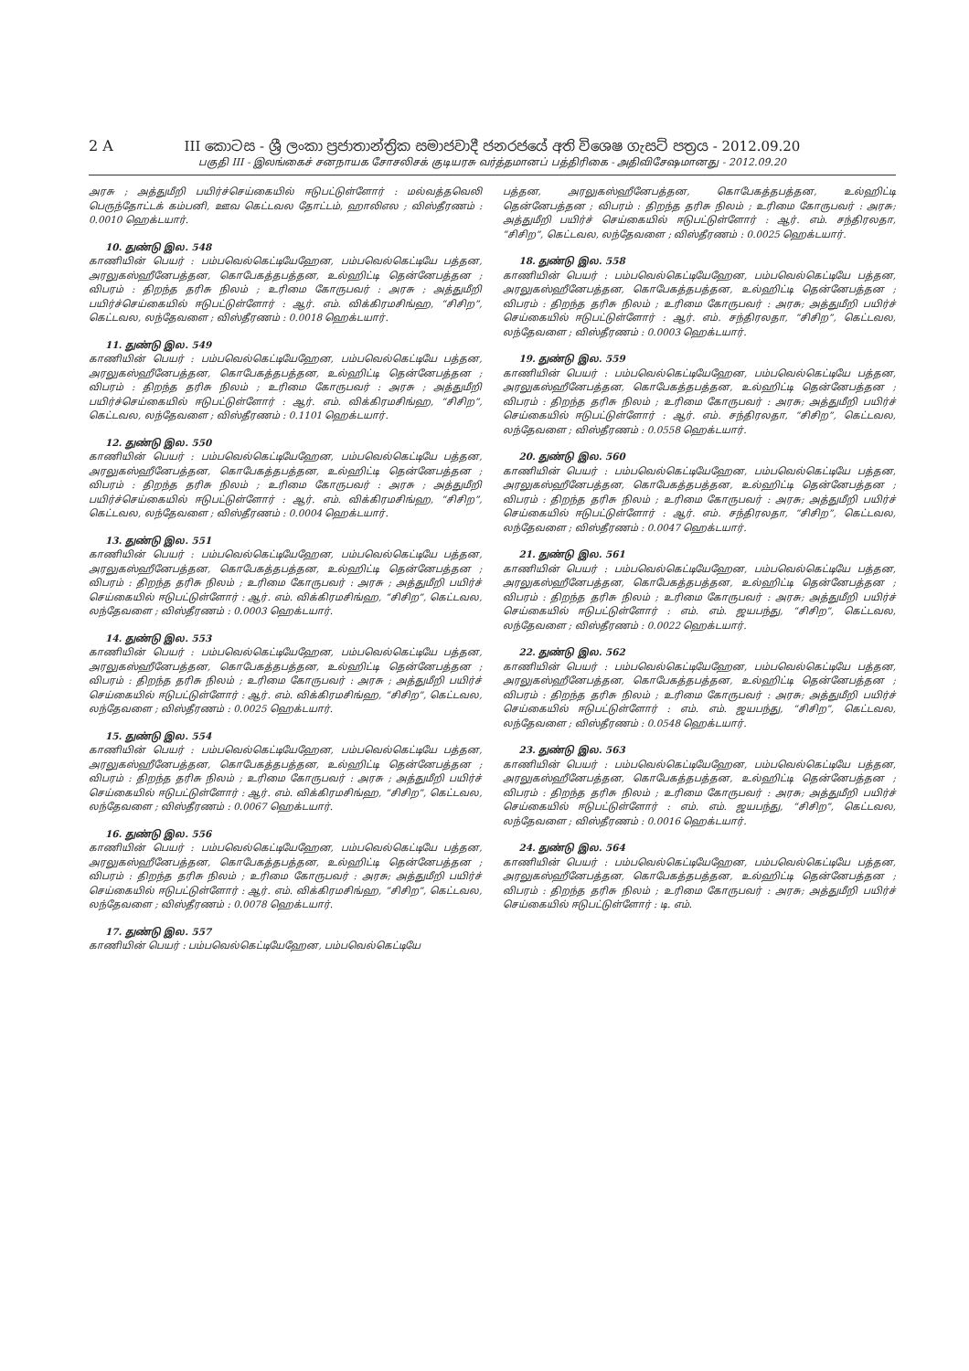2 A III කොටස - ශ්‍රී ලංකා ප්‍රජාතාන්ත්‍රික සමාජවාදී ජනරජයේ අති විශෙෂ ගැසට් පත්‍රය - 2012.09.20
பகுதி III - இலங்கைச் சனநாயக சோசலிசக் குடியரசு வர்த்தமானப் பத்திரிகை - அதிவிசேஷமானது - 2012.09.20
அரசு ; அத்துமீறி பயிர்ச்செய்கையில் ஈடுபட்டுள்ளோர் : மல்வத்தவெலி பெருந்தோட்டக் கம்பனி, ஊவ கெட்டவல தோட்டம், ஹாலிஎல ; விஸ்தீரணம் : 0.0010 ஹெக்டயார்.
10. துண்டு இல. 548
காணியின் பெயர் : பம்பவெல்கெட்டியேஹேன, பம்பவெல்கெட்டியே பத்தன, அரலுகஸ்ஹீனேபத்தன, கொபேகத்தபத்தன, உல்ஹிட்டி தென்னேபத்தன ; விபரம் : திறந்த தரிசு நிலம் ; உரிமை கோருபவர் : அரசு ; அத்துமீறி பயிர்ச்செய்கையில் ஈடுபட்டுள்ளோர் : ஆர். எம். விக்கிரமசிங்ஹ, “சிசிற”, கெட்டவல, லந்தேவளை ; விஸ்தீரணம் : 0.0018 ஹெக்டயார்.
11. துண்டு இல. 549
காணியின் பெயர் : பம்பவெல்கெட்டியேஹேன, பம்பவெல்கெட்டியே பத்தன, அரலுகஸ்ஹீனேபத்தன, கொபேகத்தபத்தன, உல்ஹிட்டி தென்னேபத்தன ; விபரம் : திறந்த தரிசு நிலம் ; உரிமை கோருபவர் : அரசு ; அத்துமீறி பயிர்ச்செய்கையில் ஈடுபட்டுள்ளோர் : ஆர். எம். விக்கிரமசிங்ஹ, “சிசிற”, கெட்டவல, லந்தேவளை ; விஸ்தீரணம் : 0.1101 ஹெக்டயார்.
12. துண்டு இல. 550
காணியின் பெயர் : பம்பவெல்கெட்டியேஹேன, பம்பவெல்கெட்டியே பத்தன, அரலுகஸ்ஹீனேபத்தன, கொபேகத்தபத்தன, உல்ஹிட்டி தென்னேபத்தன ; விபரம் : திறந்த தரிசு நிலம் ; உரிமை கோருபவர் : அரசு ; அத்துமீறி பயிர்ச்செய்கையில் ஈடுபட்டுள்ளோர் : ஆர். எம். விக்கிரமசிங்ஹ, “சிசிற”, கெட்டவல, லந்தேவளை ; விஸ்தீரணம் : 0.0004 ஹெக்டயார்.
13. துண்டு இல. 551
காணியின் பெயர் : பம்பவெல்கெட்டியேஹேன, பம்பவெல்கெட்டியே பத்தன, அரலுகஸ்ஹீனேபத்தன, கொபேகத்தபத்தன, உல்ஹிட்டி தென்னேபத்தன ; விபரம் : திறந்த தரிசு நிலம் ; உரிமை கோருபவர் : அரசு ; அத்துமீறி பயிர்ச் செய்கையில் ஈடுபட்டுள்ளோர் : ஆர். எம். விக்கிரமசிங்ஹ, “சிசிற”, கெட்டவல, லந்தேவளை ; விஸ்தீரணம் : 0.0003 ஹெக்டயார்.
14. துண்டு இல. 553
காணியின் பெயர் : பம்பவெல்கெட்டியேஹேன, பம்பவெல்கெட்டியே பத்தன, அரலுகஸ்ஹீனேபத்தன, கொபேகத்தபத்தன, உல்ஹிட்டி தென்னேபத்தன ; விபரம் : திறந்த தரிசு நிலம் ; உரிமை கோருபவர் : அரசு ; அத்துமீறி பயிர்ச் செய்கையில் ஈடுபட்டுள்ளோர் : ஆர். எம். விக்கிரமசிங்ஹ, “சிசிற”, கெட்டவல, லந்தேவளை ; விஸ்தீரணம் : 0.0025 ஹெக்டயார்.
15. துண்டு இல. 554
காணியின் பெயர் : பம்பவெல்கெட்டியேஹேன, பம்பவெல்கெட்டியே பத்தன, அரலுகஸ்ஹீனேபத்தன, கொபேகத்தபத்தன, உல்ஹிட்டி தென்னேபத்தன ; விபரம் : திறந்த தரிசு நிலம் ; உரிமை கோருபவர் : அரசு ; அத்துமீறி பயிர்ச் செய்கையில் ஈடுபட்டுள்ளோர் : ஆர். எம். விக்கிரமசிங்ஹ, “சிசிற”, கெட்டவல, லந்தேவளை ; விஸ்தீரணம் : 0.0067 ஹெக்டயார்.
16. துண்டு இல. 556
காணியின் பெயர் : பம்பவெல்கெட்டியேஹேன, பம்பவெல்கெட்டியே பத்தன, அரலுகஸ்ஹீனேபத்தன, கொபேகத்தபத்தன, உல்ஹிட்டி தென்னேபத்தன ; விபரம் : திறந்த தரிசு நிலம் ; உரிமை கோருபவர் : அரசு; அத்துமீறி பயிர்ச் செய்கையில் ஈடுபட்டுள்ளோர் : ஆர். எம். விக்கிரமசிங்ஹ, “சிசிற”, கெட்டவல, லந்தேவளை ; விஸ்தீரணம் : 0.0078 ஹெக்டயார்.
17. துண்டு இல. 557
காணியின் பெயர் : பம்பவெல்கெட்டியேஹேன, பம்பவெல்கெட்டியே
பத்தன, அரலுகஸ்ஹீனேபத்தன, கொபேகத்தபத்தன, உல்ஹிட்டி தென்னேபத்தன ; விபரம் : திறந்த தரிசு நிலம் ; உரிமை கோருபவர் : அரசு; அத்துமீறி பயிர்ச் செய்கையில் ஈடுபட்டுள்ளோர் : ஆர். எம். சந்திரலதா, “சிசிற”, கெட்டவல, லந்தேவளை ; விஸ்தீரணம் : 0.0025 ஹெக்டயார்.
18. துண்டு இல. 558
காணியின் பெயர் : பம்பவெல்கெட்டியேஹேன, பம்பவெல்கெட்டியே பத்தன, அரலுகஸ்ஹீனேபத்தன, கொபேகத்தபத்தன, உல்ஹிட்டி தென்னேபத்தன ; விபரம் : திறந்த தரிசு நிலம் ; உரிமை கோருபவர் : அரசு; அத்துமீறி பயிர்ச் செய்கையில் ஈடுபட்டுள்ளோர் : ஆர். எம். சந்திரலதா, “சிசிற”, கெட்டவல, லந்தேவளை ; விஸ்தீரணம் : 0.0003 ஹெக்டயார்.
19. துண்டு இல. 559
காணியின் பெயர் : பம்பவெல்கெட்டியேஹேன, பம்பவெல்கெட்டியே பத்தன, அரலுகஸ்ஹீனேபத்தன, கொபேகத்தபத்தன, உல்ஹிட்டி தென்னேபத்தன ; விபரம் : திறந்த தரிசு நிலம் ; உரிமை கோருபவர் : அரசு; அத்துமீறி பயிர்ச் செய்கையில் ஈடுபட்டுள்ளோர் : ஆர். எம். சந்திரலதா, “சிசிற”, கெட்டவல, லந்தேவளை ; விஸ்தீரணம் : 0.0558 ஹெக்டயார்.
20. துண்டு இல. 560
காணியின் பெயர் : பம்பவெல்கெட்டியேஹேன, பம்பவெல்கெட்டியே பத்தன, அரலுகஸ்ஹீனேபத்தன, கொபேகத்தபத்தன, உல்ஹிட்டி தென்னேபத்தன ; விபரம் : திறந்த தரிசு நிலம் ; உரிமை கோருபவர் : அரசு; அத்துமீறி பயிர்ச் செய்கையில் ஈடுபட்டுள்ளோர் : ஆர். எம். சந்திரலதா, “சிசிற”, கெட்டவல, லந்தேவளை ; விஸ்தீரணம் : 0.0047 ஹெக்டயார்.
21. துண்டு இல. 561
காணியின் பெயர் : பம்பவெல்கெட்டியேஹேன, பம்பவெல்கெட்டியே பத்தன, அரலுகஸ்ஹீனேபத்தன, கொபேகத்தபத்தன, உல்ஹிட்டி தென்னேபத்தன ; விபரம் : திறந்த தரிசு நிலம் ; உரிமை கோருபவர் : அரசு; அத்துமீறி பயிர்ச் செய்கையில் ஈடுபட்டுள்ளோர் : எம். எம். ஜயபந்து, “சிசிற”, கெட்டவல, லந்தேவளை ; விஸ்தீரணம் : 0.0022 ஹெக்டயார்.
22. துண்டு இல. 562
காணியின் பெயர் : பம்பவெல்கெட்டியேஹேன, பம்பவெல்கெட்டியே பத்தன, அரலுகஸ்ஹீனேபத்தன, கொபேகத்தபத்தன, உல்ஹிட்டி தென்னேபத்தன ; விபரம் : திறந்த தரிசு நிலம் ; உரிமை கோருபவர் : அரசு; அத்துமீறி பயிர்ச் செய்கையில் ஈடுபட்டுள்ளோர் : எம். எம். ஜயபந்து, “சிசிற”, கெட்டவல, லந்தேவளை ; விஸ்தீரணம் : 0.0548 ஹெக்டயார்.
23. துண்டு இல. 563
காணியின் பெயர் : பம்பவெல்கெட்டியேஹேன, பம்பவெல்கெட்டியே பத்தன, அரலுகஸ்ஹீனேபத்தன, கொபேகத்தபத்தன, உல்ஹிட்டி தென்னேபத்தன ; விபரம் : திறந்த தரிசு நிலம் ; உரிமை கோருபவர் : அரசு; அத்துமீறி பயிர்ச் செய்கையில் ஈடுபட்டுள்ளோர் : எம். எம். ஜயபந்து, “சிசிற”, கெட்டவல, லந்தேவளை ; விஸ்தீரணம் : 0.0016 ஹெக்டயார்.
24. துண்டு இல. 564
காணியின் பெயர் : பம்பவெல்கெட்டியேஹேன, பம்பவெல்கெட்டியே பத்தன, அரலுகஸ்ஹீனேபத்தன, கொபேகத்தபத்தன, உல்ஹிட்டி தென்னேபத்தன ; விபரம் : திறந்த தரிசு நிலம் ; உரிமை கோருபவர் : அரசு; அத்துமீறி பயிர்ச் செய்கையில் ஈடுபட்டுள்ளோர் : டி. எம்.